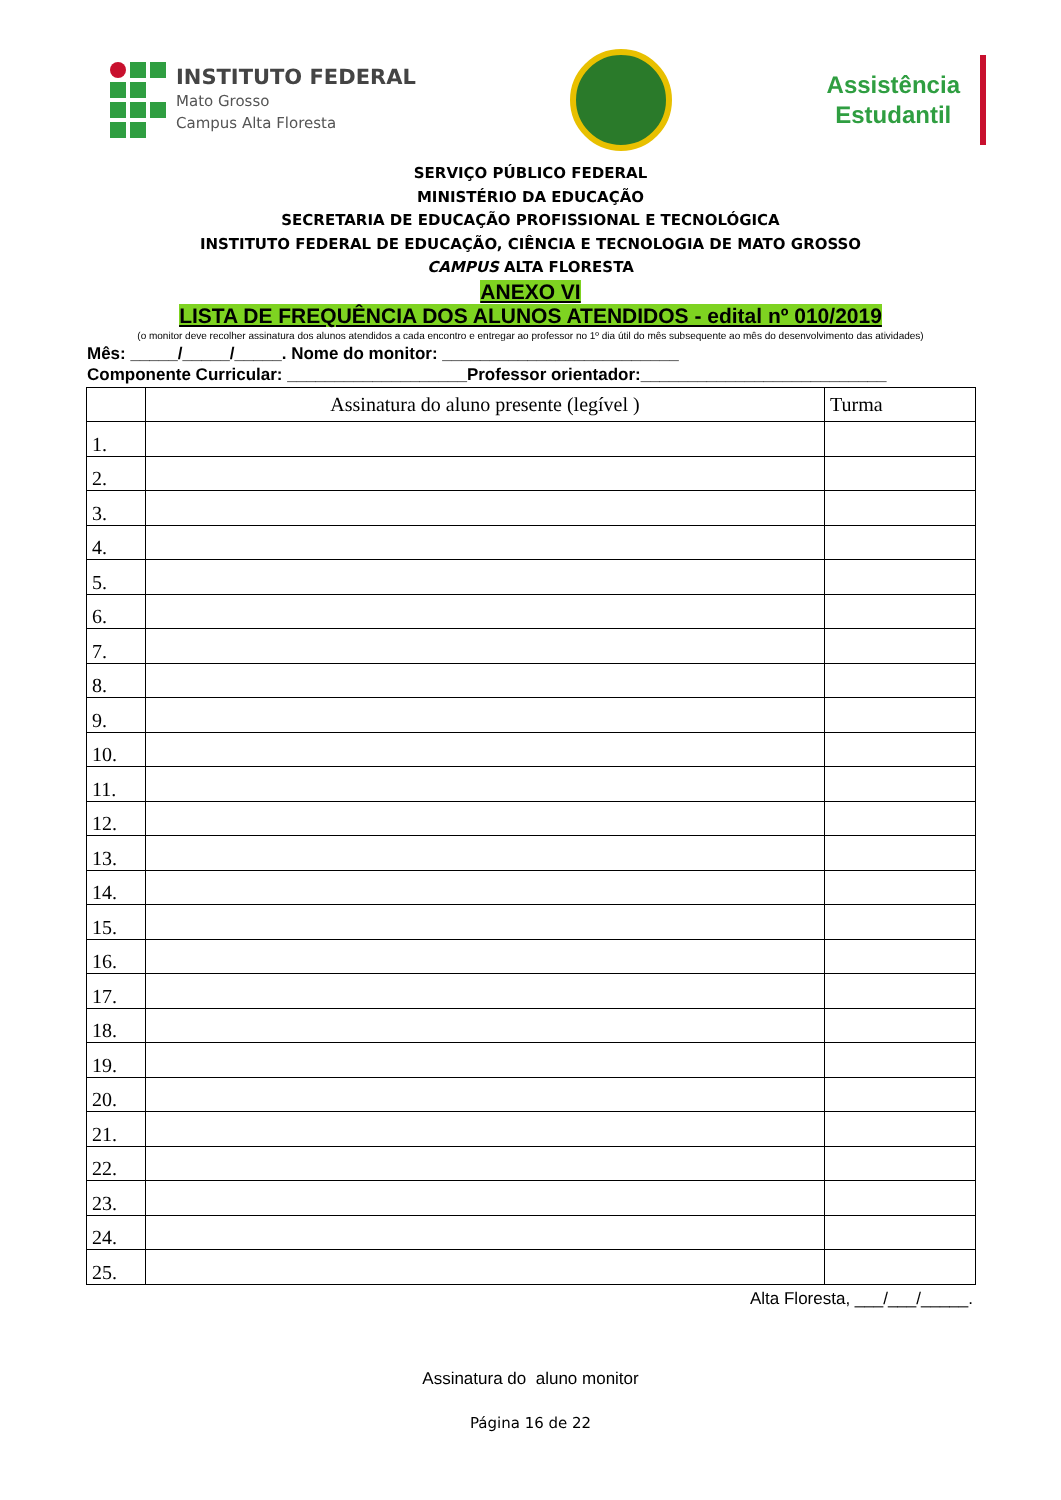INSTITUTO FEDERAL
Mato Grosso
Campus Alta Floresta
Assistência
Estudantil
SERVIÇO PÚBLICO FEDERAL
MINISTÉRIO DA EDUCAÇÃO
SECRETARIA DE EDUCAÇÃO PROFISSIONAL E TECNOLÓGICA
INSTITUTO FEDERAL DE EDUCAÇÃO, CIÊNCIA E TECNOLOGIA DE MATO GROSSO
CAMPUS ALTA FLORESTA
ANEXO VI
LISTA DE FREQUÊNCIA DOS ALUNOS ATENDIDOS - edital nº 010/2019
(o monitor deve recolher assinatura dos alunos atendidos a cada encontro e entregar ao professor no 1º dia útil do mês subsequente ao mês do desenvolvimento das atividades)
Mês: _____/_____/_____. Nome do monitor: _________________________
Componente Curricular: ___________________Professor orientador:__________________________
| | Assinatura do aluno presente (legível ) | Turma |
| --- | --- | --- |
| 1. | | |
| 2. | | |
| 3. | | |
| 4. | | |
| 5. | | |
| 6. | | |
| 7. | | |
| 8. | | |
| 9. | | |
| 10. | | |
| 11. | | |
| 12. | | |
| 13. | | |
| 14. | | |
| 15. | | |
| 16. | | |
| 17. | | |
| 18. | | |
| 19. | | |
| 20. | | |
| 21. | | |
| 22. | | |
| 23. | | |
| 24. | | |
| 25. | | |
Alta Floresta, ___/___/_____.
Assinatura do aluno monitor
Página 16 de 22